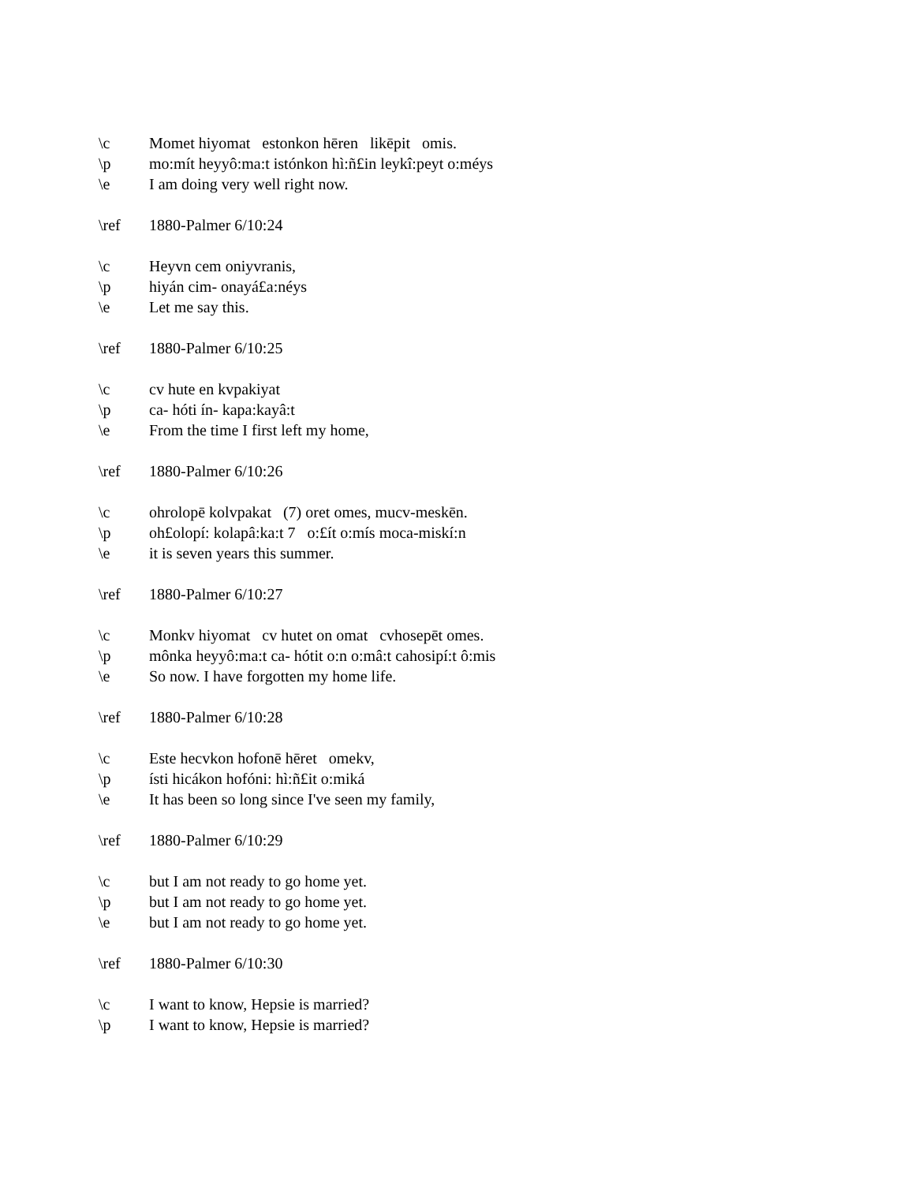\c Momet hiyomat estonkon hēren likēpit omis.
\p mo:mít heyyô:ma:t istónkon hì:ñ£in leykî:peyt o:méys
\e I am doing very well right now.
\ref 1880-Palmer 6/10:24
\c Heyvn cem oniyvranis,
\p hiyán cim- onayá£a:néys
\e Let me say this.
\ref 1880-Palmer 6/10:25
\c cv hute en kvpakiyat
\p ca- hóti ín- kapa:kayâ:t
\e From the time I first left my home,
\ref 1880-Palmer 6/10:26
\c ohrolopē kolvpakat (7) oret omes, mucv-meskēn.
\p oh£olopí: kolapâ:ka:t 7 o:£ít o:mís moca-miskí:n
\e it is seven years this summer.
\ref 1880-Palmer 6/10:27
\c Monkv hiyomat cv hutet on omat cvhosepēt omes.
\p mônka heyyô:ma:t ca- hótit o:n o:mâ:t cahosipí:t ô:mis
\e So now. I have forgotten my home life.
\ref 1880-Palmer 6/10:28
\c Este hecvkon hofonē hēret omekv,
\p ísti hicákon hofóni: hì:ñ£it o:miká
\e It has been so long since I've seen my family,
\ref 1880-Palmer 6/10:29
\c but I am not ready to go home yet.
\p but I am not ready to go home yet.
\e but I am not ready to go home yet.
\ref 1880-Palmer 6/10:30
\c I want to know, Hepsie is married?
\p I want to know, Hepsie is married?